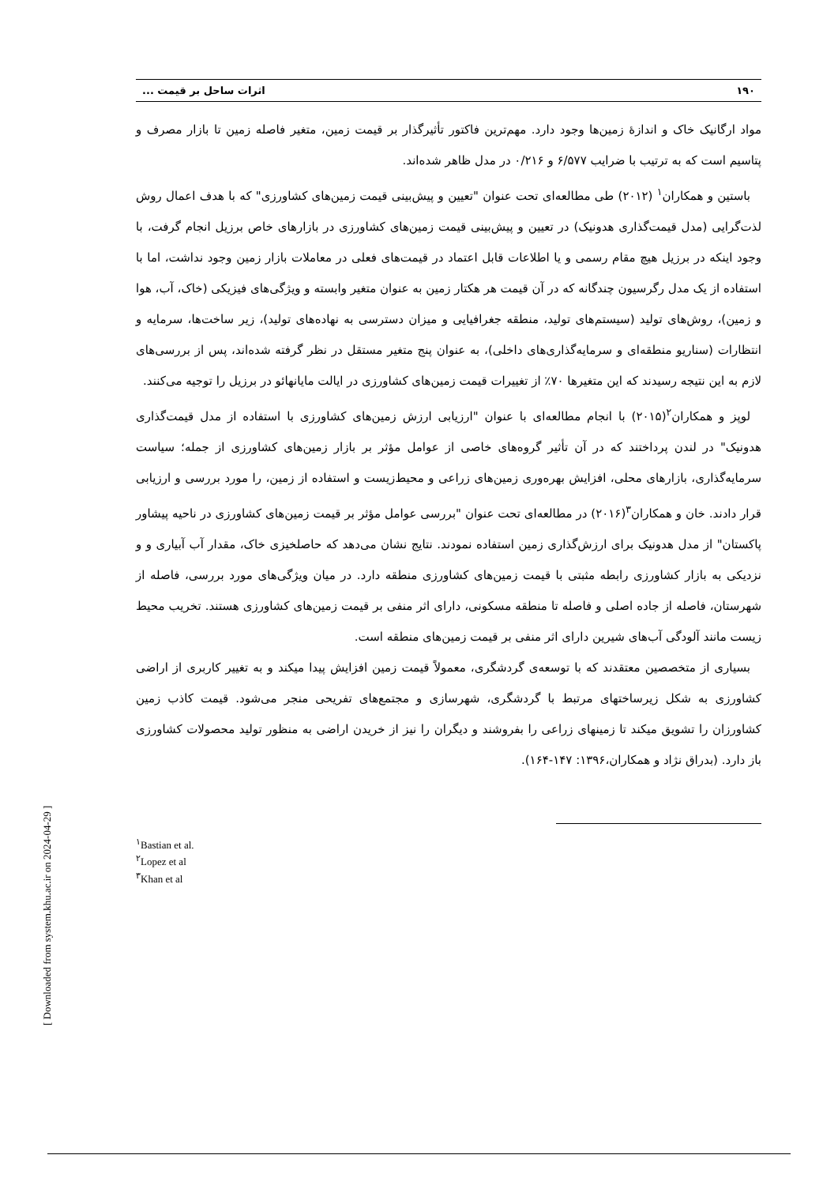[ Downloaded from system.khu.ac.ir on 2024-04-29 ]
۱۹۰ اثرات ساحل بر قیمت ...
مواد ارگانیک خاک و اندازۀ زمین‌ها وجود دارد. مهم‌ترین فاکتور تأثیرگذار بر قیمت زمین، متغیر فاصله زمین تا بازار مصرف و پتاسیم است که به ترتیب با ضرایب ۶/۵۷۷ و ۰/۲۱۶ در مدل ظاهر شده‌اند.
باستین و همکاران<sup>۱</sup> (۲۰۱۲) طی مطالعه‌ای تحت عنوان "تعیین و پیش‌بینی قیمت زمین‌های کشاورزی" که با هدف اعمال روش لذت‌گرایی (مدل قیمت‌گذاری هدونیک) در تعیین و پیش‌بینی قیمت زمین‌های کشاورزی در بازارهای خاص برزیل انجام گرفت، با وجود اینکه در برزیل هیچ مقام رسمی و یا اطلاعات قابل اعتماد در قیمت‌های فعلی در معاملات بازار زمین وجود نداشت، اما با استفاده از یک مدل رگرسیون چندگانه که در آن قیمت هر هکتار زمین به عنوان متغیر وابسته و ویژگی‌های فیزیکی (خاک، آب، هوا و زمین)، روش‌های تولید (سیستم‌های تولید، منطقه جغرافیایی و میزان دسترسی به نهاده‌های تولید)، زیر ساخت‌ها، سرمایه و انتظارات (سناریو منطقه‌ای و سرمایه‌گذاری‌های داخلی)، به عنوان پنج متغیر مستقل در نظر گرفته شده‌اند، پس از بررسی‌های لازم به این نتیجه رسیدند که این متغیرها ۷۰٪ از تغییرات قیمت زمین‌های کشاورزی در ایالت مایانهائو در برزیل را توجیه می‌کنند.
لوپز و همکاران<sup>۲</sup>(۲۰۱۵) با انجام مطالعه‌ای با عنوان "ارزیابی ارزش زمین‌های کشاورزی با استفاده از مدل قیمت‌گذاری هدونیک" در لندن پرداختند که در آن تأثیر گروه‌های خاصی از عوامل مؤثر بر بازار زمین‌های کشاورزی از جمله؛ سیاست سرمایه‌گذاری، بازارهای محلی، افزایش بهره‌وری زمین‌های زراعی و محیط‌زیست و استفاده از زمین، را مورد بررسی و ارزیابی قرار دادند. خان و همکاران<sup>۳</sup>(۲۰۱۶) در مطالعه‌ای تحت عنوان "بررسی عوامل مؤثر بر قیمت زمین‌های کشاورزی در ناحیه پیشاور پاکستان" از مدل هدونیک برای ارزش‌گذاری زمین استفاده نمودند. نتایج نشان می‌دهد که حاصلخیزی خاک، مقدار آب آبیاری و و نزدیکی به بازار کشاورزی رابطه مثبتی با قیمت زمین‌های کشاورزی منطقه دارد. در میان ویژگی‌های مورد بررسی، فاصله از شهرستان، فاصله از جاده اصلی و فاصله تا منطقه مسکونی، دارای اثر منفی بر قیمت زمین‌های کشاورزی هستند. تخریب محیط زیست مانند آلودگی آب‌های شیرین دارای اثر منفی بر قیمت زمین‌های منطقه است.
بسیاری از متخصصین معتقدند که با توسعه‌ی گردشگری، معمولاً قیمت زمین افزایش پیدا میکند و به تغییر کاربری از اراضی کشاورزی به شکل زیرساختهای مرتبط با گردشگری، شهرسازی و مجتمع‌های تفریحی منجر می‌شود. قیمت کاذب زمین کشاورزان را تشویق میکند تا زمینهای زراعی را بفروشند و دیگران را نیز از خریدن اراضی به منظور تولید محصولات کشاورزی باز دارد. (بدراق نژاد و همکاران،۱۳۹۶: ۱۴۷-۱۶۴).
<sup>۱</sup> Bastian et al.
<sup>۲</sup> Lopez et al
<sup>۳</sup> Khan et al